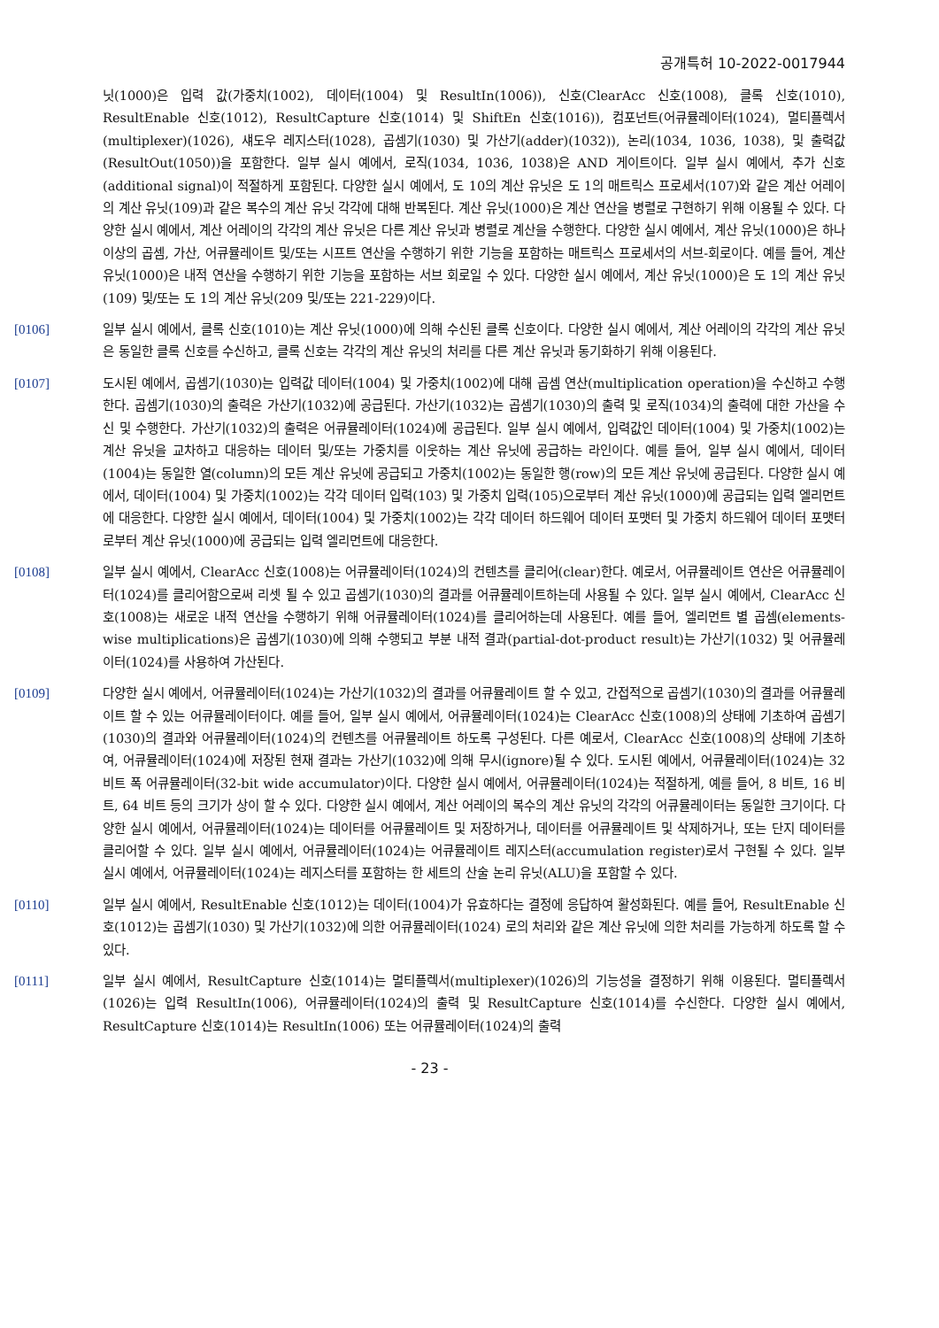공개특허 10-2022-0017944
닛(1000)은 입력 값(가중치(1002), 데이터(1004) 및 ResultIn(1006)), 신호(ClearAcc 신호(1008), 클록 신호(1010), ResultEnable 신호(1012), ResultCapture 신호(1014) 및 ShiftEn 신호(1016)), 컴포넌트(어큐뮬레이터(1024), 멀티플렉서(multiplexer)(1026), 섀도우 레지스터(1028), 곱셈기(1030) 및 가산기(adder)(1032)), 논리(1034, 1036, 1038), 및 출력값(ResultOut(1050))을 포함한다. 일부 실시 예에서, 로직(1034, 1036, 1038)은 AND 게이트이다. 일부 실시 예에서, 추가 신호(additional signal)이 적절하게 포함된다. 다양한 실시 예에서, 도 10의 계산 유닛은 도 1의 매트릭스 프로세서(107)와 같은 계산 어레이의 계산 유닛(109)과 같은 복수의 계산 유닛 각각에 대해 반복된다. 계산 유닛(1000)은 계산 연산을 병렬로 구현하기 위해 이용될 수 있다. 다양한 실시 예에서, 계산 어레이의 각각의 계산 유닛은 다른 계산 유닛과 병렬로 계산을 수행한다. 다양한 실시 예에서, 계산 유닛(1000)은 하나 이상의 곱셈, 가산, 어큐뮬레이트 및/또는 시프트 연산을 수행하기 위한 기능을 포함하는 매트릭스 프로세서의 서브-회로이다. 예를 들어, 계산 유닛(1000)은 내적 연산을 수행하기 위한 기능을 포함하는 서브 회로일 수 있다. 다양한 실시 예에서, 계산 유닛(1000)은 도 1의 계산 유닛(109) 및/또는 도 1의 계산 유닛(209 및/또는 221-229)이다.
[0106] 일부 실시 예에서, 클록 신호(1010)는 계산 유닛(1000)에 의해 수신된 클록 신호이다. 다양한 실시 예에서, 계산 어레이의 각각의 계산 유닛은 동일한 클록 신호를 수신하고, 클록 신호는 각각의 계산 유닛의 처리를 다른 계산 유닛과 동기화하기 위해 이용된다.
[0107] 도시된 예에서, 곱셈기(1030)는 입력값 데이터(1004) 및 가중치(1002)에 대해 곱셈 연산(multiplication operation)을 수신하고 수행한다. 곱셈기(1030)의 출력은 가산기(1032)에 공급된다. 가산기(1032)는 곱셈기(1030)의 출력 및 로직(1034)의 출력에 대한 가산을 수신 및 수행한다. 가산기(1032)의 출력은 어큐뮬레이터(1024)에 공급된다. 일부 실시 예에서, 입력값인 데이터(1004) 및 가중치(1002)는 계산 유닛을 교차하고 대응하는 데이터 및/또는 가중치를 이웃하는 계산 유닛에 공급하는 라인이다. 예를 들어, 일부 실시 예에서, 데이터(1004)는 동일한 열(column)의 모든 계산 유닛에 공급되고 가중치(1002)는 동일한 행(row)의 모든 계산 유닛에 공급된다. 다양한 실시 예에서, 데이터(1004) 및 가중치(1002)는 각각 데이터 입력(103) 및 가중치 입력(105)으로부터 계산 유닛(1000)에 공급되는 입력 엘리먼트에 대응한다. 다양한 실시 예에서, 데이터(1004) 및 가중치(1002)는 각각 데이터 하드웨어 데이터 포맷터 및 가중치 하드웨어 데이터 포맷터로부터 계산 유닛(1000)에 공급되는 입력 엘리먼트에 대응한다.
[0108] 일부 실시 예에서, ClearAcc 신호(1008)는 어큐뮬레이터(1024)의 컨텐츠를 클리어(clear)한다. 예로서, 어큐뮬레이트 연산은 어큐뮬레이터(1024)를 클리어함으로써 리셋 될 수 있고 곱셈기(1030)의 결과를 어큐뮬레이트하는데 사용될 수 있다. 일부 실시 예에서, ClearAcc 신호(1008)는 새로운 내적 연산을 수행하기 위해 어큐뮬레이터(1024)를 클리어하는데 사용된다. 예를 들어, 엘리먼트 별 곱셈(elements-wise multiplications)은 곱셈기(1030)에 의해 수행되고 부분 내적 결과(partial-dot-product result)는 가산기(1032) 및 어큐뮬레이터(1024)를 사용하여 가산된다.
[0109] 다양한 실시 예에서, 어큐뮬레이터(1024)는 가산기(1032)의 결과를 어큐뮬레이트 할 수 있고, 간접적으로 곱셈기(1030)의 결과를 어큐뮬레이트 할 수 있는 어큐뮬레이터이다. 예를 들어, 일부 실시 예에서, 어큐뮬레이터(1024)는 ClearAcc 신호(1008)의 상태에 기초하여 곱셈기(1030)의 결과와 어큐뮬레이터(1024)의 컨텐츠를 어큐뮬레이트 하도록 구성된다. 다른 예로서, ClearAcc 신호(1008)의 상태에 기초하여, 어큐뮬레이터(1024)에 저장된 현재 결과는 가산기(1032)에 의해 무시(ignore)될 수 있다. 도시된 예에서, 어큐뮬레이터(1024)는 32 비트 폭 어큐뮬레이터(32-bit wide accumulator)이다. 다양한 실시 예에서, 어큐뮬레이터(1024)는 적절하게, 예를 들어, 8 비트, 16 비트, 64 비트 등의 크기가 상이 할 수 있다. 다양한 실시 예에서, 계산 어레이의 복수의 계산 유닛의 각각의 어큐뮬레이터는 동일한 크기이다. 다양한 실시 예에서, 어큐뮬레이터(1024)는 데이터를 어큐뮬레이트 및 저장하거나, 데이터를 어큐뮬레이트 및 삭제하거나, 또는 단지 데이터를 클리어할 수 있다. 일부 실시 예에서, 어큐뮬레이터(1024)는 어큐뮬레이트 레지스터(accumulation register)로서 구현될 수 있다. 일부 실시 예에서, 어큐뮬레이터(1024)는 레지스터를 포함하는 한 세트의 산술 논리 유닛(ALU)을 포함할 수 있다.
[0110] 일부 실시 예에서, ResultEnable 신호(1012)는 데이터(1004)가 유효하다는 결정에 응답하여 활성화된다. 예를 들어, ResultEnable 신호(1012)는 곱셈기(1030) 및 가산기(1032)에 의한 어큐뮬레이터(1024) 로의 처리와 같은 계산 유닛에 의한 처리를 가능하게 하도록 할 수 있다.
[0111] 일부 실시 예에서, ResultCapture 신호(1014)는 멀티플렉서(multiplexer)(1026)의 기능성을 결정하기 위해 이용된다. 멀티플렉서(1026)는 입력 ResultIn(1006), 어큐뮬레이터(1024)의 출력 및 ResultCapture 신호(1014)를 수신한다. 다양한 실시 예에서, ResultCapture 신호(1014)는 ResultIn(1006) 또는 어큐뮬레이터(1024)의 출력
- 23 -